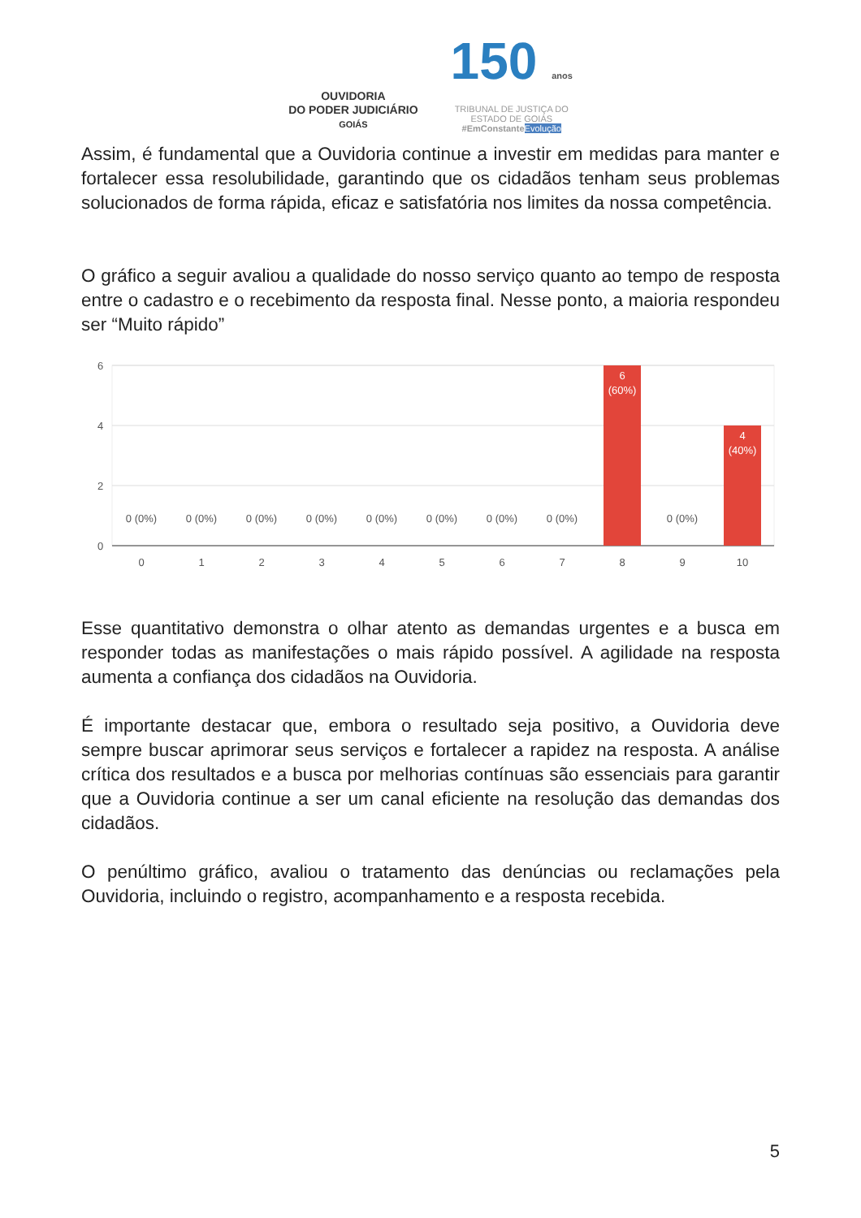OUVIDORIA
DO PODER JUDICIÁRIO
GOIÁS
150 anos
TRIBUNAL DE JUSTIÇA DO
ESTADO DE GOIÁS
#EmConstante Evolução
Assim, é fundamental que a Ouvidoria continue a investir em medidas para manter e fortalecer essa resolubilidade, garantindo que os cidadãos tenham seus problemas solucionados de forma rápida, eficaz e satisfatória nos limites da nossa competência.
O gráfico a seguir avaliou a qualidade do nosso serviço quanto ao tempo de resposta entre o cadastro e o recebimento da resposta final. Nesse ponto, a maioria respondeu ser “Muito rápido”
6
4
2
0
0
1
2
3
4
5
6
7
8
9
10
0 (0%)
0 (0%)
0 (0%)
0 (0%)
0 (0%)
0 (0%)
0 (0%)
0 (0%)
0 (0%)
6
(60%)
4
(40%)
Esse quantitativo demonstra o olhar atento as demandas urgentes e a busca em responder todas as manifestações o mais rápido possível. A agilidade na resposta aumenta a confiança dos cidadãos na Ouvidoria.
É importante destacar que, embora o resultado seja positivo, a Ouvidoria deve sempre buscar aprimorar seus serviços e fortalecer a rapidez na resposta. A análise crítica dos resultados e a busca por melhorias contínuas são essenciais para garantir que a Ouvidoria continue a ser um canal eficiente na resolução das demandas dos cidadãos.
O penúltimo gráfico, avaliou o tratamento das denúncias ou reclamações pela Ouvidoria, incluindo o registro, acompanhamento e a resposta recebida.
5